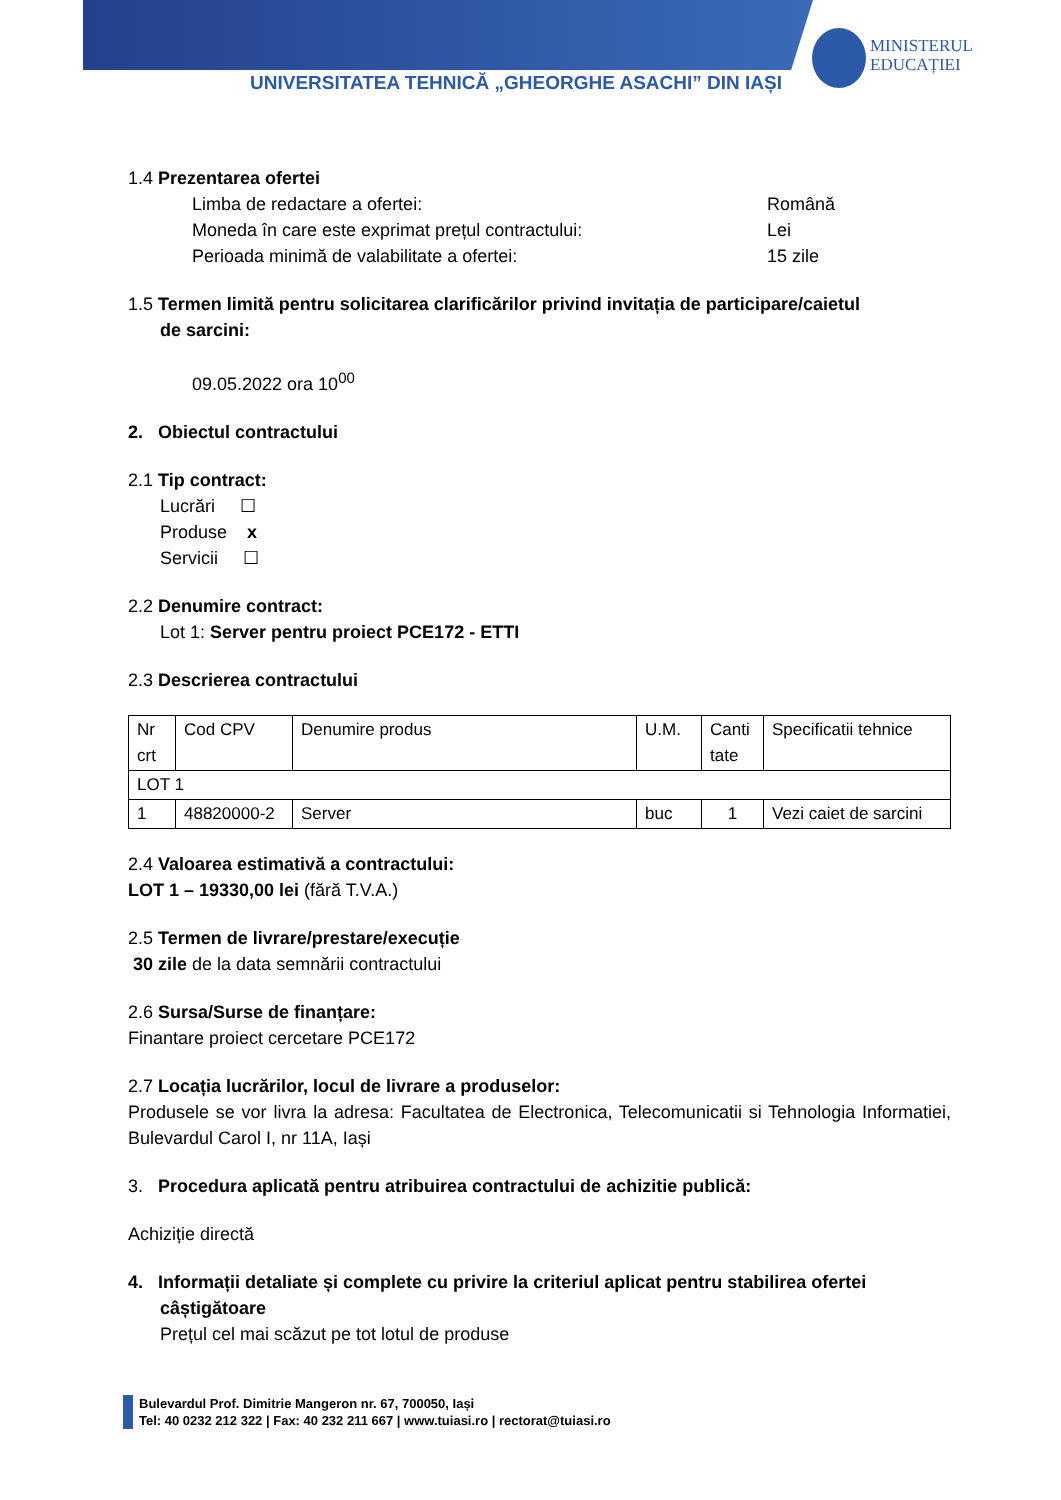UNIVERSITATEA TEHNICĂ „GHEORGHE ASACHI” DIN IAȘI
MINISTERUL
EDUCAȚIEI
1.4 Prezentarea ofertei
Limba de redactare a ofertei: Română Moneda în care este exprimat prețul contractului: Lei Perioada minimă de valabilitate a ofertei: 15 zile
1.5 Termen limită pentru solicitarea clarificărilor privind invitația de participare/caietul
de sarcini:
09.05.2022 ora 10<sup>00</sup>
2. Obiectul contractului
2.1 Tip contract:
Lucrări ☐
Produse x
Servicii ☐
2.2 Denumire contract:
Lot 1: Server pentru proiect PCE172 - ETTI
2.3 Descrierea contractului
| Nr crt | Cod CPV | Denumire produs | U.M. | Canti tate | Specificatii tehnice |
| LOT 1 | | | | | |
| 1 | 48820000-2 | Server | buc | 1 | Vezi caiet de sarcini |
2.4 Valoarea estimativă a contractului:
LOT 1 – 19330,00 lei (fără T.V.A.)
2.5 Termen de livrare/prestare/execuție
30 zile de la data semnării contractului
2.6 Sursa/Surse de finanțare:
Finantare proiect cercetare PCE172
2.7 Locația lucrărilor, locul de livrare a produselor:
Produsele se vor livra la adresa: Facultatea de Electronica, Telecomunicatii si Tehnologia Informatiei, Bulevardul Carol I, nr 11A, Iași
3. Procedura aplicată pentru atribuirea contractului de achizitie publică:
Achiziție directă
4. Informații detaliate și complete cu privire la criteriul aplicat pentru stabilirea ofertei
câștigătoare
Prețul cel mai scăzut pe tot lotul de produse
Bulevardul Prof. Dimitrie Mangeron nr. 67, 700050, Iași
Tel: 40 0232 212 322 | Fax: 40 232 211 667 | www.tuiasi.ro | rectorat@tuiasi.ro